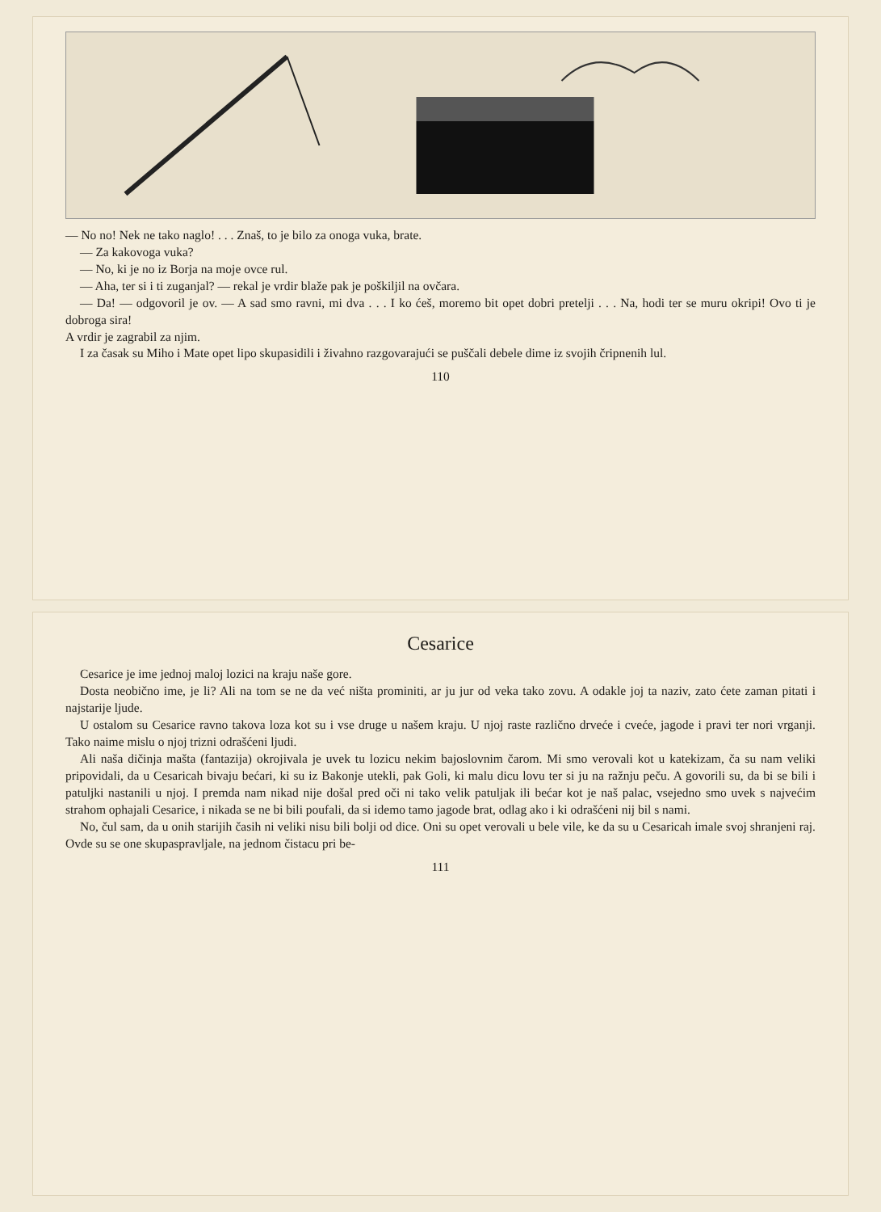— No no! Nek ne tako naglo! . . . Znaš, to je bilo za onoga vuka, brate.
— Za kakovoga vuka?
— No, ki je no iz Borja na moje ovce rul.
— Aha, ter si i ti zuganjal? — rekal je vrdir blaže pak je poškiljil na ovčara.
— Da! — odgovoril je ov. — A sad smo ravni, mi dva . . . I ko ćeš, moremo bit opet dobri pretelji . . . Na, hodi ter se muru okripi! Ovo ti je dobroga sira!
A vrdir je zagrabil za njim.
I za časak su Miho i Mate opet lipo skupasidili i živahno razgovarajući se puščali debele dime iz svojih čripnenih lul.
110
Cesarice
Cesarice je ime jednoj maloj lozici na kraju naše gore.
Dosta neobično ime, je li? Ali na tom se ne da već ništa prominiti, ar ju jur od veka tako zovu. A odakle joj ta naziv, zato ćete zaman pitati i najstarije ljude.
U ostalom su Cesarice ravno takova loza kot su i vse druge u našem kraju. U njoj raste različno drveće i cveće, jagode i pravi ter nori vrganji. Tako naime mislu o njoj trizni odrašćeni ljudi.
Ali naša dičinja mašta (fantazija) okrojivala je uvek tu lozicu nekim bajoslovnim čarom. Mi smo verovali kot u katekizam, ča su nam veliki pripovidali, da u Cesaricah bivaju bećari, ki su iz Bakonje utekli, pak Goli, ki malu dicu lovu ter si ju na ražnju peču. A govorili su, da bi se bili i patuljki nastanili u njoj. I premda nam nikad nije došal pred oči ni tako velik patuljak ili bećar kot je naš palac, vsejedno smo uvek s najvećim strahom ophajali Cesarice, i nikada se ne bi bili poufali, da si idemo tamo jagode brat, odlag ako i ki odrašćeni nij bil s nami.
No, čul sam, da u onih starijih časih ni veliki nisu bili bolji od dice. Oni su opet verovali u bele vile, ke da su u Cesaricah imale svoj shranjeni raj. Ovde su se one skupaspravljale, na jednom čistacu pri be-
111